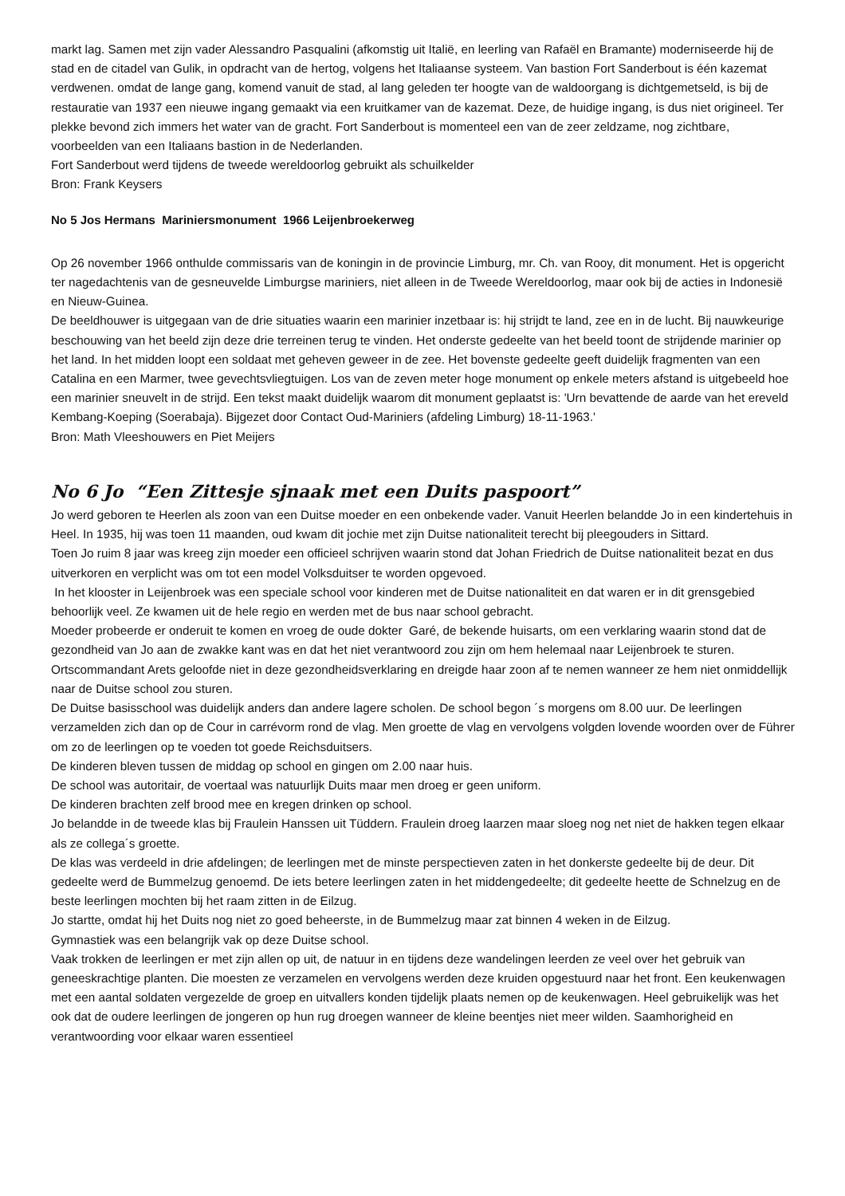markt lag. Samen met zijn vader Alessandro Pasqualini (afkomstig uit Italië, en leerling van Rafaël en Bramante) moderniseerde hij de stad en de citadel van Gulik, in opdracht van de hertog, volgens het Italiaanse systeem. Van bastion Fort Sanderbout is één kazemat verdwenen. omdat de lange gang, komend vanuit de stad, al lang geleden ter hoogte van de waldoorgang is dichtgemetseld, is bij de restauratie van 1937 een nieuwe ingang gemaakt via een kruitkamer van de kazemat. Deze, de huidige ingang, is dus niet origineel. Ter plekke bevond zich immers het water van de gracht. Fort Sanderbout is momenteel een van de zeer zeldzame, nog zichtbare, voorbeelden van een Italiaans bastion in de Nederlanden.
Fort Sanderbout werd tijdens de tweede wereldoorlog gebruikt als schuilkelder
Bron: Frank Keysers
No 5 Jos Hermans Mariniersmonument 1966 Leijenbroekerweg
Op 26 november 1966 onthulde commissaris van de koningin in de provincie Limburg, mr. Ch. van Rooy, dit monument. Het is opgericht ter nagedachtenis van de gesneuvelde Limburgse mariniers, niet alleen in de Tweede Wereldoorlog, maar ook bij de acties in Indonesië en Nieuw-Guinea.
De beeldhouwer is uitgegaan van de drie situaties waarin een marinier inzetbaar is: hij strijdt te land, zee en in de lucht. Bij nauwkeurige beschouwing van het beeld zijn deze drie terreinen terug te vinden. Het onderste gedeelte van het beeld toont de strijdende marinier op het land. In het midden loopt een soldaat met geheven geweer in de zee. Het bovenste gedeelte geeft duidelijk fragmenten van een Catalina en een Marmer, twee gevechtsvliegtuigen. Los van de zeven meter hoge monument op enkele meters afstand is uitgebeeld hoe een marinier sneuvelt in de strijd. Een tekst maakt duidelijk waarom dit monument geplaatst is: 'Urn bevattende de aarde van het ereveld Kembang-Koeping (Soerabaja). Bijgezet door Contact Oud-Mariniers (afdeling Limburg) 18-11-1963.'
Bron: Math Vleeshouwers en Piet Meijers
No 6 Jo “Een Zittesje sjnaak met een Duits paspoort”
Jo werd geboren te Heerlen als zoon van een Duitse moeder en een onbekende vader. Vanuit Heerlen belandde Jo in een kindertehuis in Heel. In 1935, hij was toen 11 maanden, oud kwam dit jochie met zijn Duitse nationaliteit terecht bij pleegouders in Sittard.
Toen Jo ruim 8 jaar was kreeg zijn moeder een officieel schrijven waarin stond dat Johan Friedrich de Duitse nationaliteit bezat en dus uitverkoren en verplicht was om tot een model Volksduitser te worden opgevoed.
In het klooster in Leijenbroek was een speciale school voor kinderen met de Duitse nationaliteit en dat waren er in dit grensgebied behoorlijk veel. Ze kwamen uit de hele regio en werden met de bus naar school gebracht.
Moeder probeerde er onderuit te komen en vroeg de oude dokter Garé, de bekende huisarts, om een verklaring waarin stond dat de gezondheid van Jo aan de zwakke kant was en dat het niet verantwoord zou zijn om hem helemaal naar Leijenbroek te sturen.
Ortscommandant Arets geloofde niet in deze gezondheidsverklaring en dreigde haar zoon af te nemen wanneer ze hem niet onmiddellijk naar de Duitse school zou sturen.
De Duitse basisschool was duidelijk anders dan andere lagere scholen. De school begon ´s morgens om 8.00 uur. De leerlingen verzamelden zich dan op de Cour in carrévorm rond de vlag. Men groette de vlag en vervolgens volgden lovende woorden over de Führer om zo de leerlingen op te voeden tot goede Reichsduitsers.
De kinderen bleven tussen de middag op school en gingen om 2.00 naar huis.
De school was autoritair, de voertaal was natuurlijk Duits maar men droeg er geen uniform.
De kinderen brachten zelf brood mee en kregen drinken op school.
Jo belandde in de tweede klas bij Fraulein Hanssen uit Tüddern. Fraulein droeg laarzen maar sloeg nog net niet de hakken tegen elkaar als ze collega´s groette.
De klas was verdeeld in drie afdelingen; de leerlingen met de minste perspectieven zaten in het donkerste gedeelte bij de deur. Dit gedeelte werd de Bummelzug genoemd. De iets betere leerlingen zaten in het middengedeelte; dit gedeelte heette de Schnelzug en de beste leerlingen mochten bij het raam zitten in de Eilzug.
Jo startte, omdat hij het Duits nog niet zo goed beheerste, in de Bummelzug maar zat binnen 4 weken in de Eilzug.
Gymnastiek was een belangrijk vak op deze Duitse school.
Vaak trokken de leerlingen er met zijn allen op uit, de natuur in en tijdens deze wandelingen leerden ze veel over het gebruik van geneeskrachtige planten. Die moesten ze verzamelen en vervolgens werden deze kruiden opgestuurd naar het front. Een keukenwagen met een aantal soldaten vergezelde de groep en uitvallers konden tijdelijk plaats nemen op de keukenwagen. Heel gebruikelijk was het ook dat de oudere leerlingen de jongeren op hun rug droegen wanneer de kleine beentjes niet meer wilden. Saamhorigheid en verantwoording voor elkaar waren essentieel